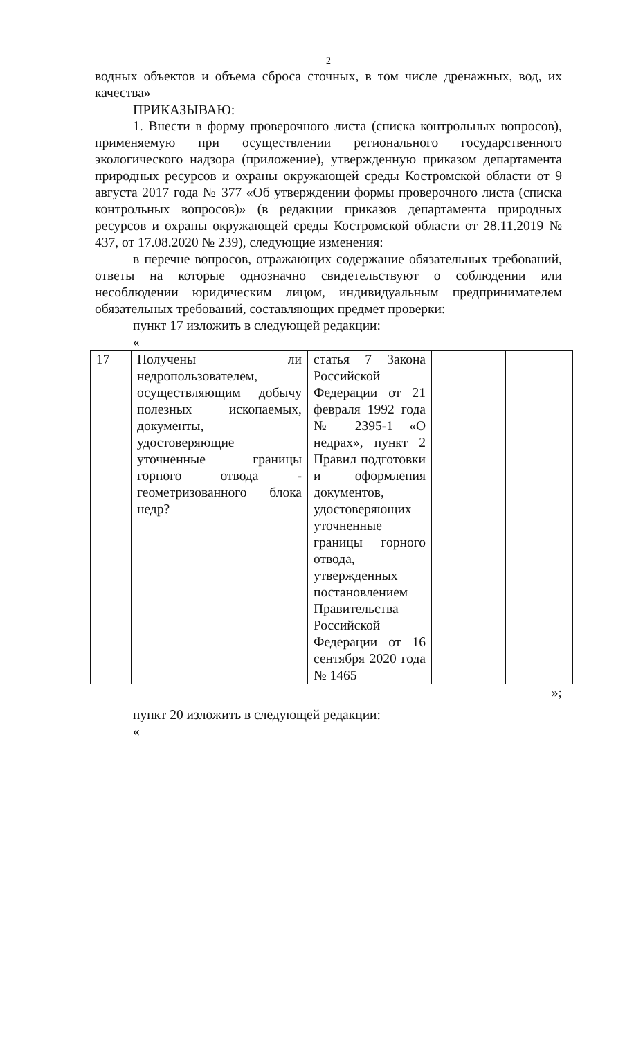2
водных объектов и объема сброса сточных, в том числе дренажных, вод, их качества»
ПРИКАЗЫВАЮ:
1. Внести в форму проверочного листа (списка контрольных вопросов), применяемую при осуществлении регионального государственного экологического надзора (приложение), утвержденную приказом департамента природных ресурсов и охраны окружающей среды Костромской области от 9 августа 2017 года № 377 «Об утверждении формы проверочного листа (списка контрольных вопросов)» (в редакции приказов департамента природных ресурсов и охраны окружающей среды Костромской области от 28.11.2019 № 437, от 17.08.2020 № 239), следующие изменения:
в перечне вопросов, отражающих содержание обязательных требований, ответы на которые однозначно свидетельствуют о соблюдении или несоблюдении юридическим лицом, индивидуальным предпринимателем обязательных требований, составляющих предмет проверки:
пункт 17 изложить в следующей редакции:
«
| 17 | Получены ли недропользователем, осуществляющим добычу полезных ископаемых, документы, удостоверяющие уточненные границы горного отвода - геометризованного блока недр? | статья 7 Закона Российской Федерации от 21 февраля 1992 года № 2395-1 «О недрах», пункт 2 Правил подготовки и оформления документов, удостоверяющих уточненные границы горного отвода, утвержденных постановлением Правительства Российской Федерации от 16 сентября 2020 года № 1465 | | |
»;
пункт 20 изложить в следующей редакции:
«